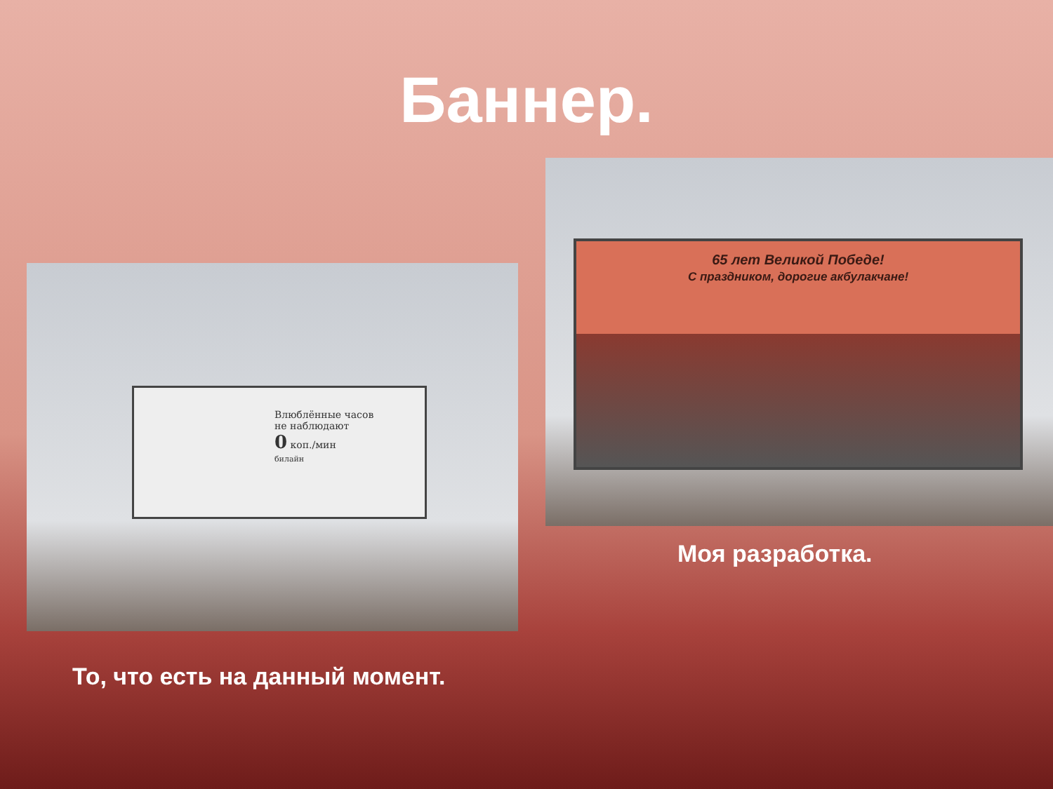Баннер.
Влюблённые часов
не наблюдают
0 коп./мин
билайн
65 лет Великой Победе!
С праздником, дорогие акбулакчане!
Моя разработка.
То, что есть на данный момент.